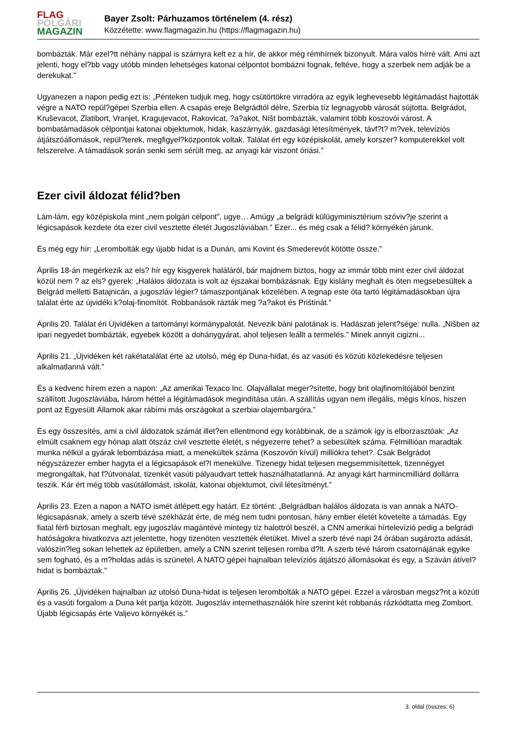FLAG
POLGÁRI
MAGAZIN
Bayer Zsolt: Párhuzamos történelem (4. rész)
Közzétette: www.flagmagazin.hu (https://flagmagazin.hu)
bombázták. Már ezel?tt néhány nappal is szárnyra kelt ez a hír, de akkor még rémhírnek bizonyult. Mára valós hírré vált. Ami azt jelenti, hogy el?bb vagy utóbb minden lehetséges katonai célpontot bombázni fognak, feltéve, hogy a szerbek nem adják be a derekukat.”
Ugyanezen a napon pedig ezt is: „Pénteken tudjuk meg, hogy csütörtökre virradóra az egyik leghevesebb légitámadást hajtották végre a NATO repül?gépei Szerbia ellen. A csapás ereje Belgrádtól délre, Szerbia tíz legnagyobb városát sújtotta. Belgrádot, Kruševacot, Zlatibort, Vranjet, Kragujevacot, Rakovicat, ?a?akot, Ništ bombázták, valamint több koszovói várost. A bombatámadások célpontjai katonai objektumok, hidak, kaszárnyák, gazdasági létesítmények, távf?t? m?vek, televíziós átjátszóállomások, repül?terek, megfigyel?központok voltak. Találat ért egy középiskolát, amely korszer? komputerekkel volt felszerelve. A támadások során senki sem sérült meg, az anyagi kár viszont óriási.”
Ezer civil áldozat félid?ben
Lám-lám, egy középiskola mint „nem polgári célpont”, ugye… Amúgy „a belgrádi külügyminisztérium szóviv?je szerint a légicsapások kezdete óta ezer civil vesztette életét Jugoszláviában.” Ezer... és még csak a félid? környékén járunk.
És még egy hír: „Lerombolták egy újabb hidat is a Dunán, ami Kovint és Smederevót kötötte össze.”
Április 18-án megérkezik az els? hír egy kisgyerek haláláról, bár majdnem biztos, hogy az immár több mint ezer civil áldozat közül nem ? az els? gyerek: „Halálos áldozata is volt az éjszakai bombázásnak. Egy kislány meghalt és öten megsebesültek a Belgrád melletti Batajnicán, a jugoszláv légier? támaszpontjának közelében. A tegnap este óta tartó légitámadásokban újra találat érte az újvidéki k?olaj-finomítót. Robbanások rázták meg ?a?akot és Prištinát.”
Április 20. Találat éri Újvidéken a tartományi kormánypalotát. Nevezik báni palotának is. Hadászati jelent?sége: nulla. „Nišben az ipari negyedet bombázták, egyebek között a dohánygyárat, ahol teljesen leállt a termelés.” Minek annyit cigizni...
Április 21. „Újvidéken két rakétatalálat érte az utolsó, még ép Duna-hidat, és az vasúti és közúti közlekedésre teljesen alkalmatlanná vált.”
És a kedvenc hírem ezen a napon: „Az amerikai Texaco Inc. Olajvállalat meger?sítette, hogy brit olajfinomítójából benzint szállított Jugoszláviába, három héttel a légitámadások megindítása után. A szállítás ugyan nem illegális, mégis kínos, hiszen pont az Egyesült Államok akar rábírni más országokat a szerbiai olajembargóra.”
És egy összesítés, ami a civil áldozatok számát illet?en ellentmond egy korábbinak, de a számok így is elborzasztóak: „Az elmúlt csaknem egy hónap alatt ötszáz civil vesztette életét, s négyezerre tehet? a sebesültek száma. Félmillióan maradtak munka nélkül a gyárak lebombázása miatt, a menekültek száma (Koszovón kívül) milliókra tehet?. Csak Belgrádot négyszázezer ember hagyta el a légicsapások el?l menekülve. Tizenegy hidat teljesen megsemmisítettek, tizennégyet megrongáltak, hat f?útvonalat, tizenkét vasúti pályaudvart tettek használhatatlanná. Az anyagi kárt harmincmilliárd dollárra teszik. Kár ért még több vasútállomást, iskolát, katonai objektumot, civil létesítményt.”
Április 23. Ezen a napon a NATO ismét átlépett egy határt. Ez történt: „Belgrádban halálos áldozata is van annak a NATO-légicsapásnak, amely a szerb tévé székházát érte, de még nem tudni pontosan, hány ember életét követelte a támadás. Egy fiatal férfi biztosan meghalt, egy jugoszláv magántévé mintegy tíz halottról beszél, a CNN amerikai hírtelevízió pedig a belgrádi hatóságokra hivatkozva azt jelentette, hogy tizenöten vesztették életüket. Mivel a szerb tévé napi 24 órában sugározta adását, valószín?leg sokan lehettek az épületben, amely a CNN szerint teljesen romba d?lt. A szerb tévé három csatornájának egyike sem fogható, és a m?holdas adás is szünetel. A NATO gépei hajnalban televíziós átjátszó állomásokat és egy, a Száván átível? hidat is bombáztak.”
Április 26. „Újvidéken hajnalban az utolsó Duna-hidat is teljesen lerombolták a NATO gépei. Ezzel a városban megsz?nt a közúti és a vasúti forgalom a Duna két partja között. Jugoszláv internethasználók híre szerint két robbanás rázkódtatta meg Zombort. Újabb légicsapás érte Valjevo környékét is.”
3. oldal (összes: 6)